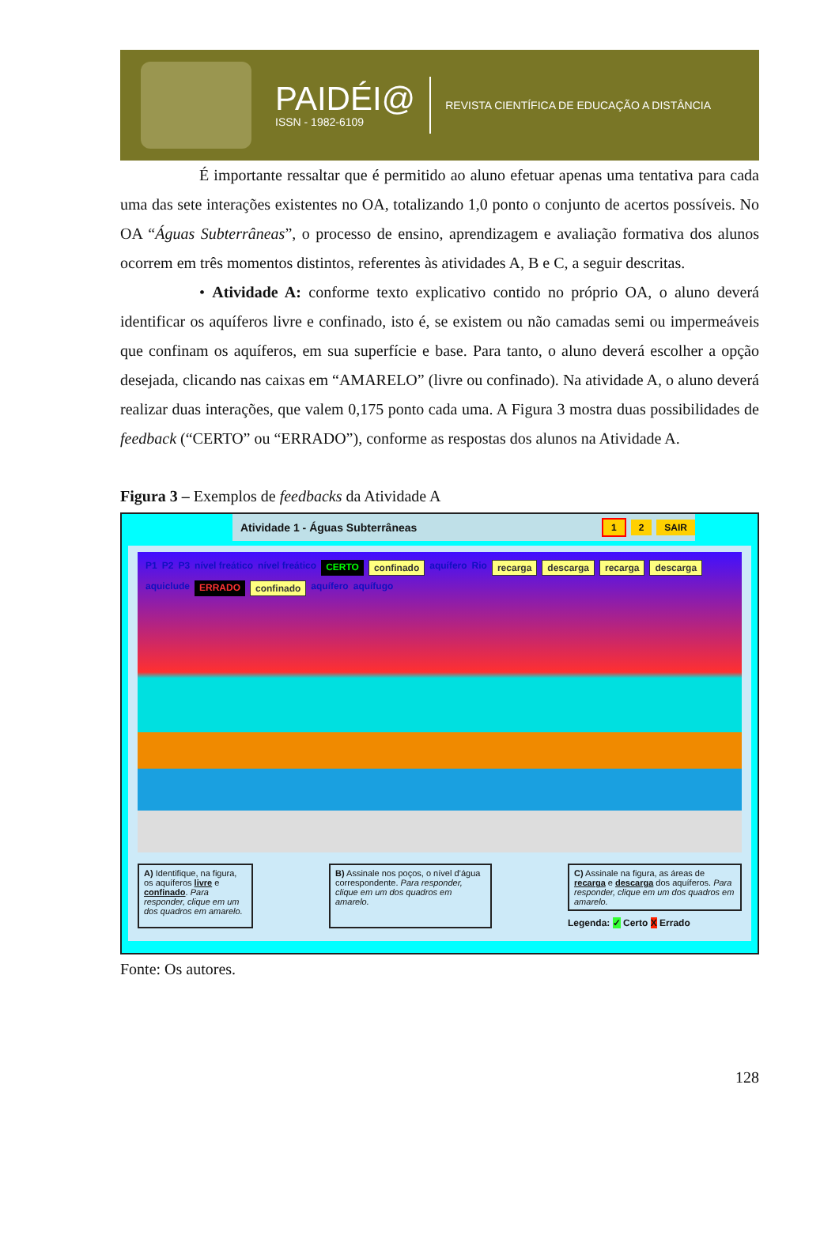PAIDÉI@
ISSN - 1982-6109
REVISTA CIENTÍFICA DE EDUCAÇÃO A DISTÂNCIA
É importante ressaltar que é permitido ao aluno efetuar apenas uma tentativa para cada uma das sete interações existentes no OA, totalizando 1,0 ponto o conjunto de acertos possíveis. No OA “Águas Subterrâneas”, o processo de ensino, aprendizagem e avaliação formativa dos alunos ocorrem em três momentos distintos, referentes às atividades A, B e C, a seguir descritas.
• Atividade A: conforme texto explicativo contido no próprio OA, o aluno deverá identificar os aquíferos livre e confinado, isto é, se existem ou não camadas semi ou impermeáveis que confinam os aquíferos, em sua superfície e base. Para tanto, o aluno deverá escolher a opção desejada, clicando nas caixas em “AMARELO” (livre ou confinado). Na atividade A, o aluno deverá realizar duas interações, que valem 0,175 ponto cada uma. A Figura 3 mostra duas possibilidades de feedback (“CERTO” ou “ERRADO”), conforme as respostas dos alunos na Atividade A.
Figura 3 – Exemplos de feedbacks da Atividade A
Atividade 1 - Águas Subterrâneas 1 2 SAIR
P1 P2 P3 nível freático nível freático CERTO confinado aquífero Rio recarga descarga recarga descarga aquiclude ERRADO confinado aquífero aquífugo
A) Identifique, na figura, os aquíferos livre e confinado. Para responder, clique em um dos quadros em amarelo.
B) Assinale nos poços, o nível d’água correspondente. Para responder, clique em um dos quadros em amarelo.
C) Assinale na figura, as áreas de recarga e descarga dos aquíferos. Para responder, clique em um dos quadros em amarelo.
Legenda: ✓ Certo X Errado
Fonte: Os autores.
128